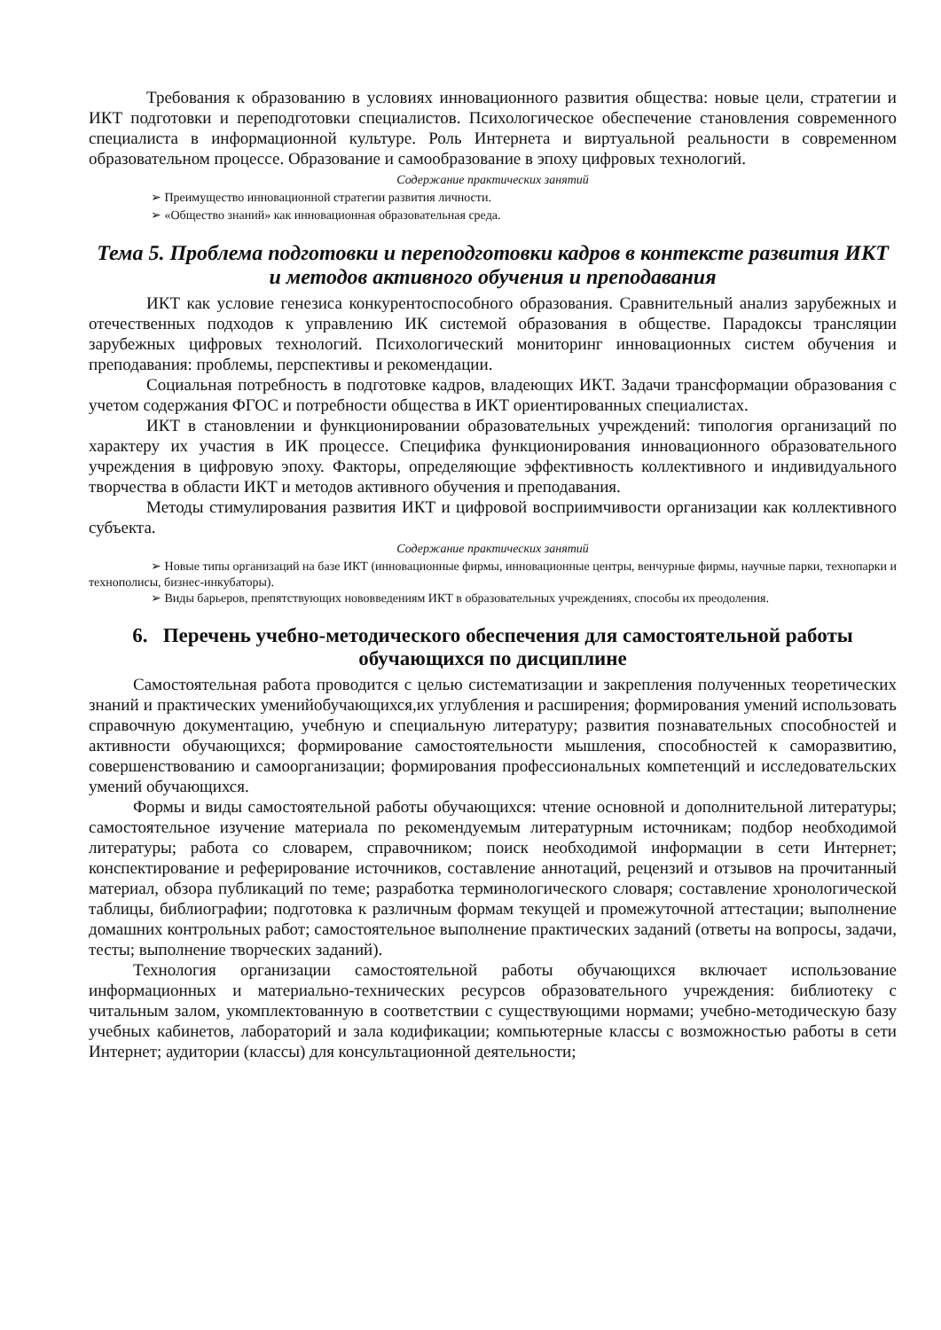Требования к образованию в условиях инновационного развития общества: новые цели, стратегии и ИКТ подготовки и переподготовки специалистов. Психологическое обеспечение становления современного специалиста в информационной культуре. Роль Интернета и виртуальной реальности в современном образовательном процессе. Образование и самообразование в эпоху цифровых технологий.
Содержание практических занятий
➢ Преимущество инновационной стратегии развития личности.
➢ «Общество знаний» как инновационная образовательная среда.
Тема 5. Проблема подготовки и переподготовки кадров в контексте развития ИКТ и методов активного обучения и преподавания
ИКТ как условие генезиса конкурентоспособного образования. Сравнительный анализ зарубежных и отечественных подходов к управлению ИК системой образования в обществе. Парадоксы трансляции зарубежных цифровых технологий. Психологический мониторинг инновационных систем обучения и преподавания: проблемы, перспективы и рекомендации.
Социальная потребность в подготовке кадров, владеющих ИКТ. Задачи трансформации образования с учетом содержания ФГОС и потребности общества в ИКТ ориентированных специалистах.
ИКТ в становлении и функционировании образовательных учреждений: типология организаций по характеру их участия в ИК процессе. Специфика функционирования инновационного образовательного учреждения в цифровую эпоху. Факторы, определяющие эффективность коллективного и индивидуального творчества в области ИКТ и методов активного обучения и преподавания.
Методы стимулирования развития ИКТ и цифровой восприимчивости организации как коллективного субъекта.
Содержание практических занятий
➢ Новые типы организаций на базе ИКТ (инновационные фирмы, инновационные центры, венчурные фирмы, научные парки, технопарки и технополисы, бизнес-инкубаторы).
➢ Виды барьеров, препятствующих нововведениям ИКТ в образовательных учреждениях, способы их преодоления.
6. Перечень учебно-методического обеспечения для самостоятельной работы обучающихся по дисциплине
Самостоятельная работа проводится с целью систематизации и закрепления полученных теоретических знаний и практических уменийобучающихся,их углубления и расширения; формирования умений использовать справочную документацию, учебную и специальную литературу; развития познавательных способностей и активности обучающихся; формирование самостоятельности мышления, способностей к саморазвитию, совершенствованию и самоорганизации; формирования профессиональных компетенций и исследовательских умений обучающихся.
Формы и виды самостоятельной работы обучающихся: чтение основной и дополнительной литературы; самостоятельное изучение материала по рекомендуемым литературным источникам; подбор необходимой литературы; работа со словарем, справочником; поиск необходимой информации в сети Интернет; конспектирование и реферирование источников, составление аннотаций, рецензий и отзывов на прочитанный материал, обзора публикаций по теме; разработка терминологического словаря; составление хронологической таблицы, библиографии; подготовка к различным формам текущей и промежуточной аттестации; выполнение домашних контрольных работ; самостоятельное выполнение практических заданий (ответы на вопросы, задачи, тесты; выполнение творческих заданий).
Технология организации самостоятельной работы обучающихся включает использование информационных и материально-технических ресурсов образовательного учреждения: библиотеку с читальным залом, укомплектованную в соответствии с существующими нормами; учебно-методическую базу учебных кабинетов, лабораторий и зала кодификации; компьютерные классы с возможностью работы в сети Интернет; аудитории (классы) для консультационной деятельности;